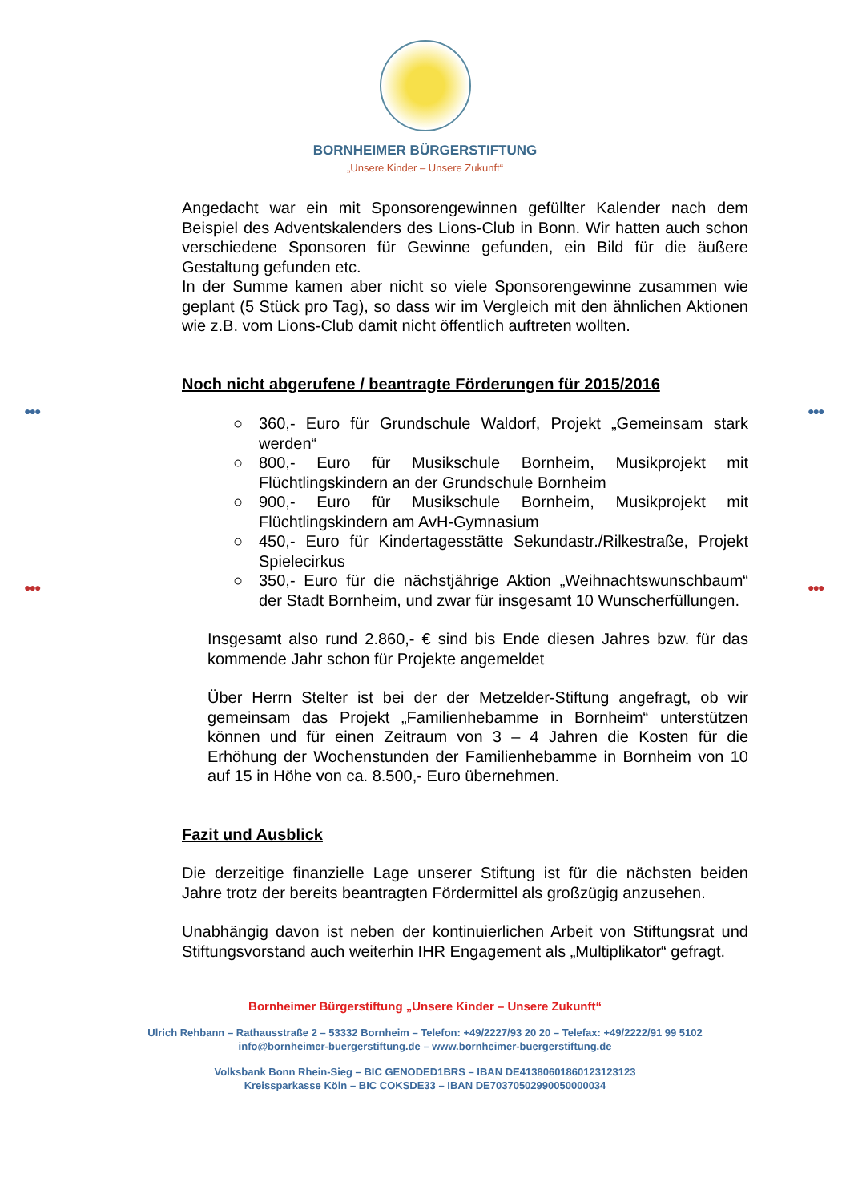●●● ●●●
●●● ●●●
BORNHEIMER BÜRGERSTIFTUNG
„Unsere Kinder – Unsere Zukunft“
Angedacht war ein mit Sponsorengewinnen gefüllter Kalender nach dem Beispiel des Adventskalenders des Lions-Club in Bonn. Wir hatten auch schon verschiedene Sponsoren für Gewinne gefunden, ein Bild für die äußere Gestaltung gefunden etc.
In der Summe kamen aber nicht so viele Sponsorengewinne zusammen wie geplant (5 Stück pro Tag), so dass wir im Vergleich mit den ähnlichen Aktionen wie z.B. vom Lions-Club damit nicht öffentlich auftreten wollten.
Noch nicht abgerufene / beantragte Förderungen für 2015/2016
○ 360,- Euro für Grundschule Waldorf, Projekt „Gemeinsam stark werden“
○ 800,- Euro für Musikschule Bornheim, Musikprojekt mit Flüchtlingskindern an der Grundschule Bornheim
○ 900,- Euro für Musikschule Bornheim, Musikprojekt mit Flüchtlingskindern am AvH-Gymnasium
○ 450,- Euro für Kindertagesstätte Sekundastr./Rilkestraße, Projekt Spielecirkus
○ 350,- Euro für die nächstjährige Aktion „Weihnachtswunschbaum“ der Stadt Bornheim, und zwar für insgesamt 10 Wunscherfüllungen.
Insgesamt also rund 2.860,- € sind bis Ende diesen Jahres bzw. für das kommende Jahr schon für Projekte angemeldet
Über Herrn Stelter ist bei der der Metzelder-Stiftung angefragt, ob wir gemeinsam das Projekt „Familienhebamme in Bornheim“ unterstützen können und für einen Zeitraum von 3 – 4 Jahren die Kosten für die Erhöhung der Wochenstunden der Familienhebamme in Bornheim von 10 auf 15 in Höhe von ca. 8.500,- Euro übernehmen.
Fazit und Ausblick
Die derzeitige finanzielle Lage unserer Stiftung ist für die nächsten beiden Jahre trotz der bereits beantragten Fördermittel als großzügig anzusehen.
Unabhängig davon ist neben der kontinuierlichen Arbeit von Stiftungsrat und Stiftungsvorstand auch weiterhin IHR Engagement als „Multiplikator“ gefragt.
Bornheimer Bürgerstiftung „Unsere Kinder – Unsere Zukunft“
Ulrich Rehbann – Rathausstraße 2 – 53332 Bornheim – Telefon: +49/2227/93 20 20 – Telefax: +49/2222/91 99 5102
info@bornheimer-buergerstiftung.de – www.bornheimer-buergerstiftung.de
Volksbank Bonn Rhein-Sieg – BIC GENODED1BRS – IBAN DE41380601860123123123
Kreissparkasse Köln – BIC COKSDE33 – IBAN DE70370502990050000034